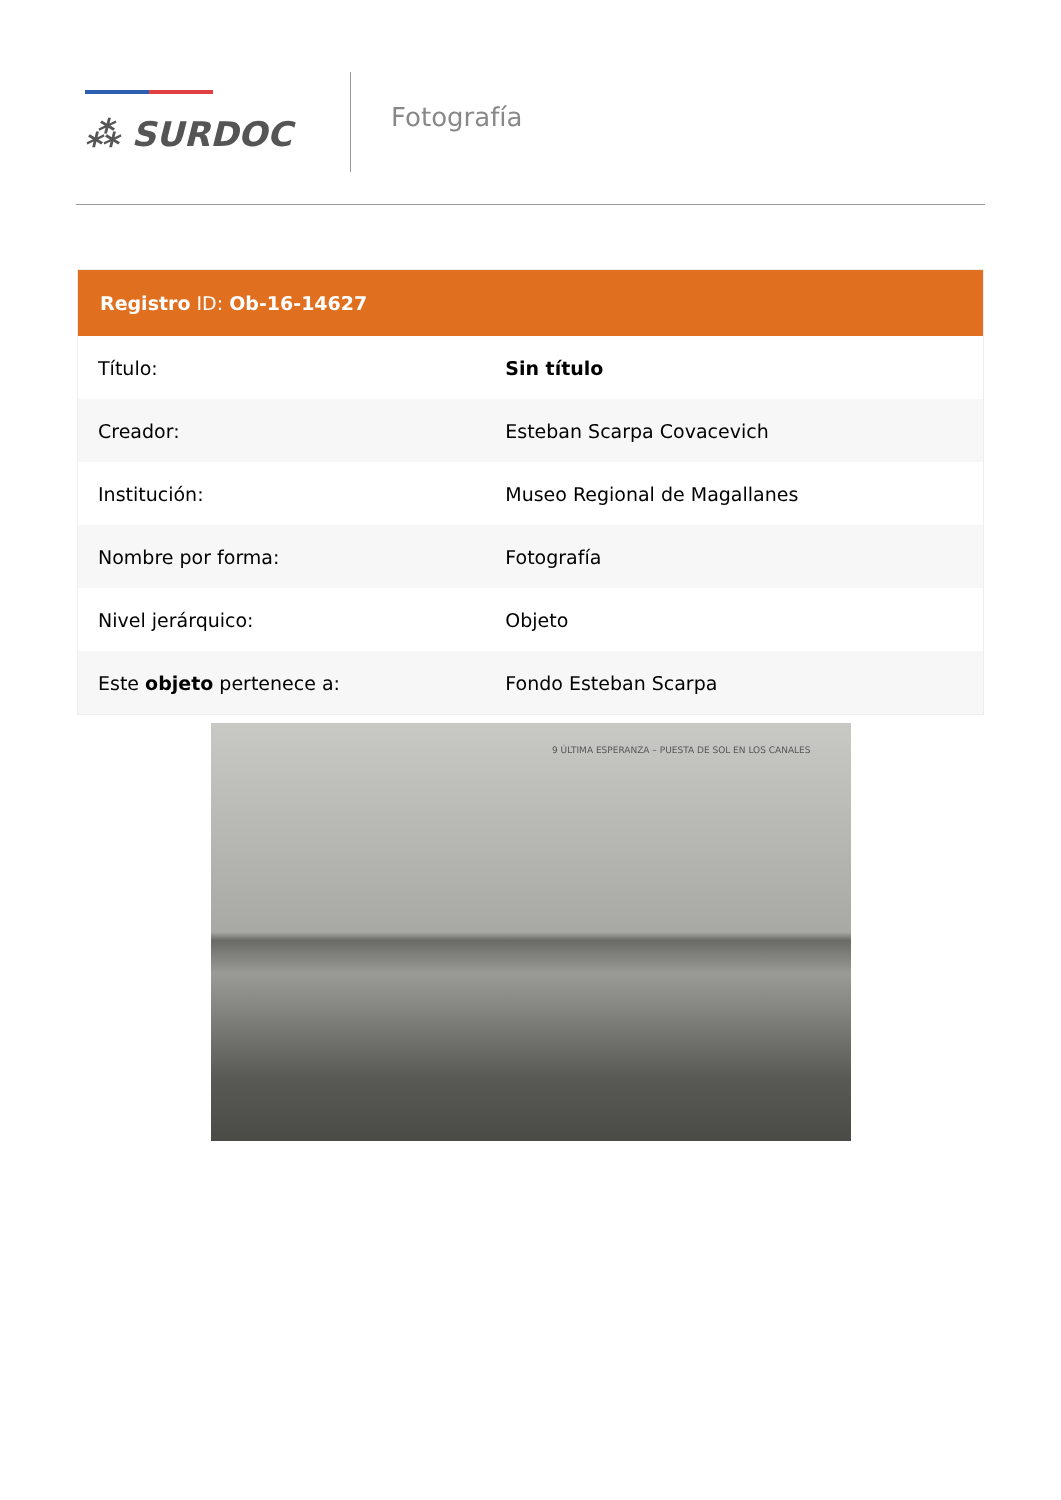⁂ SURDOC
Fotografía
Registro ID: Ob-16-14627
| Título: | Sin título |
| Creador: | Esteban Scarpa Covacevich |
| Institución: | Museo Regional de Magallanes |
| Nombre por forma: | Fotografía |
| Nivel jerárquico: | Objeto |
| Este objeto pertenece a: | Fondo Esteban Scarpa |
9 ÚLTIMA ESPERANZA – PUESTA DE SOL EN LOS CANALES